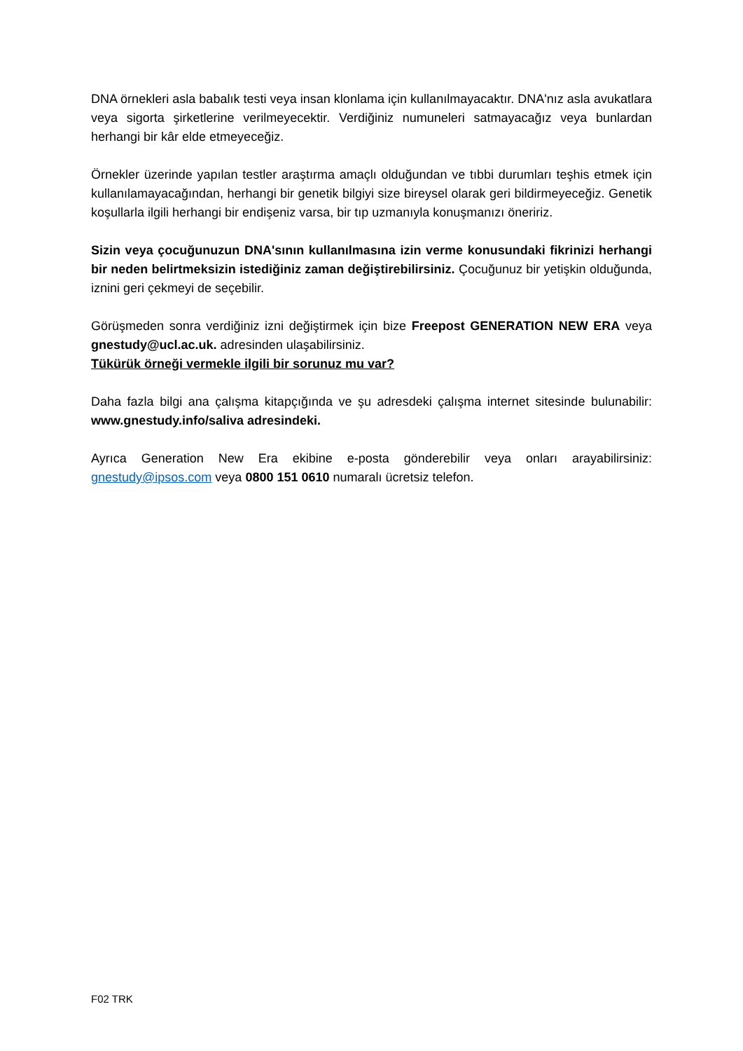DNA örnekleri asla babalık testi veya insan klonlama için kullanılmayacaktır. DNA'nız asla avukatlara veya sigorta şirketlerine verilmeyecektir. Verdiğiniz numuneleri satmayacağız veya bunlardan herhangi bir kâr elde etmeyeceğiz.
Örnekler üzerinde yapılan testler araştırma amaçlı olduğundan ve tıbbi durumları teşhis etmek için kullanılamayacağından, herhangi bir genetik bilgiyi size bireysel olarak geri bildirmeyeceğiz. Genetik koşullarla ilgili herhangi bir endişeniz varsa, bir tıp uzmanıyla konuşmanızı öneririz.
Sizin veya çocuğunuzun DNA'sının kullanılmasına izin verme konusundaki fikrinizi herhangi bir neden belirtmeksizin istediğiniz zaman değiştirebilirsiniz. Çocuğunuz bir yetişkin olduğunda, iznini geri çekmeyi de seçebilir.
Görüşmeden sonra verdiğiniz izni değiştirmek için bize Freepost GENERATION NEW ERA veya gnestudy@ucl.ac.uk. adresinden ulaşabilirsiniz.
Tükürük örneği vermekle ilgili bir sorunuz mu var?
Daha fazla bilgi ana çalışma kitapçığında ve şu adresdeki çalışma internet sitesinde bulunabilir: www.gnestudy.info/saliva adresindeki.
Ayrıca Generation New Era ekibine e-posta gönderebilir veya onları arayabilirsiniz: gnestudy@ipsos.com veya 0800 151 0610 numaralı ücretsiz telefon.
F02 TRK